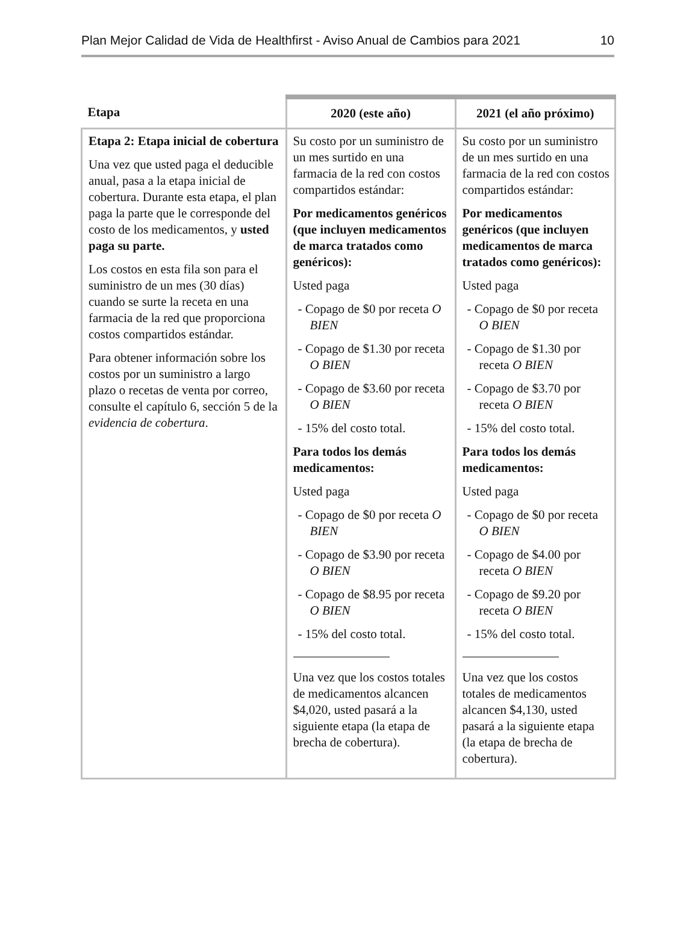Plan Mejor Calidad de Vida de Healthfirst - Aviso Anual de Cambios para 2021 10
| Etapa | 2020 (este año) | 2021 (el año próximo) |
| --- | --- | --- |
| Etapa 2: Etapa inicial de cobertura Una vez que usted paga el deducible anual, pasa a la etapa inicial de cobertura. Durante esta etapa, el plan paga la parte que le corresponde del costo de los medicamentos, y usted paga su parte. Los costos en esta fila son para el suministro de un mes (30 días) cuando se surte la receta en una farmacia de la red que proporciona costos compartidos estándar. Para obtener información sobre los costos por un suministro a largo plazo o recetas de venta por correo, consulte el capítulo 6, sección 5 de la evidencia de cobertura . | Su costo por un suministro de un mes surtido en una farmacia de la red con costos compartidos estándar: Por medicamentos genéricos (que incluyen medicamentos de marca tratados como genéricos): Usted paga - Copago de $0 por receta O BIEN - Copago de $1.30 por receta O BIEN - Copago de $3.60 por receta O BIEN - 15% del costo total. Para todos los demás medicamentos: Usted paga - Copago de $0 por receta O BIEN - Copago de $3.90 por receta O BIEN - Copago de $8.95 por receta O BIEN - 15% del costo total. Una vez que los costos totales de medicamentos alcancen $4,020, usted pasará a la siguiente etapa (la etapa de brecha de cobertura). | Su costo por un suministro de un mes surtido en una farmacia de la red con costos compartidos estándar: Por medicamentos genéricos (que incluyen medicamentos de marca tratados como genéricos): Usted paga - Copago de $0 por receta O BIEN - Copago de $1.30 por receta O BIEN - Copago de $3.70 por receta O BIEN - 15% del costo total. Para todos los demás medicamentos: Usted paga - Copago de $0 por receta O BIEN - Copago de $4.00 por receta O BIEN - Copago de $9.20 por receta O BIEN - 15% del costo total. Una vez que los costos totales de medicamentos alcancen $4,130, usted pasará a la siguiente etapa (la etapa de brecha de cobertura). |